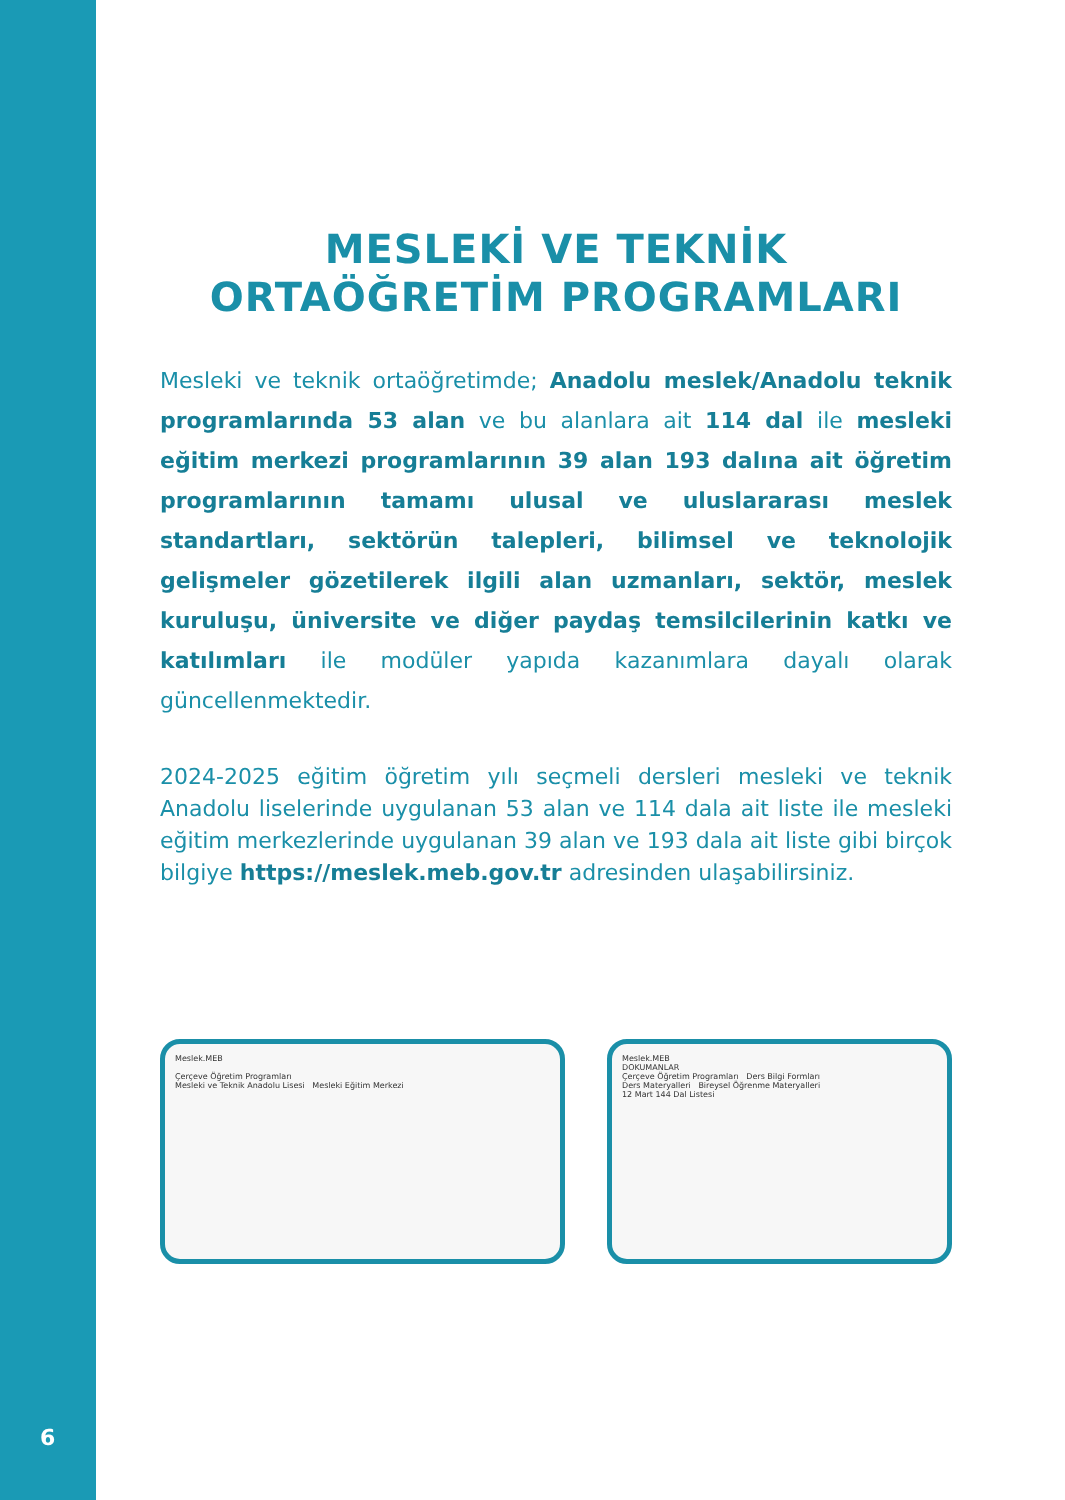6
MESLEKİ VE TEKNİK
ORTAÖĞRETİM PROGRAMLARI
Mesleki ve teknik ortaöğretimde; Anadolu meslek/Anadolu teknik programlarında 53 alan ve bu alanlara ait 114 dal ile mesleki eğitim merkezi programlarının 39 alan 193 dalına ait öğretim programlarının tamamı ulusal ve uluslararası meslek standartları, sektörün talepleri, bilimsel ve teknolojik gelişmeler gözetilerek ilgili alan uzmanları, sektör, meslek kuruluşu, üniversite ve diğer paydaş temsilcilerinin katkı ve katılımları ile modüler yapıda kazanımlara dayalı olarak güncellenmektedir.
2024-2025 eğitim öğretim yılı seçmeli dersleri mesleki ve teknik Anadolu liselerinde uygulanan 53 alan ve 114 dala ait liste ile mesleki eğitim merkezlerinde uygulanan 39 alan ve 193 dala ait liste gibi birçok bilgiye https://meslek.meb.gov.tr adresinden ulaşabilirsiniz.
Meslek.MEB
Çerçeve Öğretim Programları
Mesleki ve Teknik Anadolu Lisesi Mesleki Eğitim Merkezi
Meslek.MEB
DOKUMANLAR
Çerçeve Öğretim Programları Ders Bilgi Formları
Ders Materyalleri Bireysel Öğrenme Materyalleri
12 Mart 144 Dal Listesi